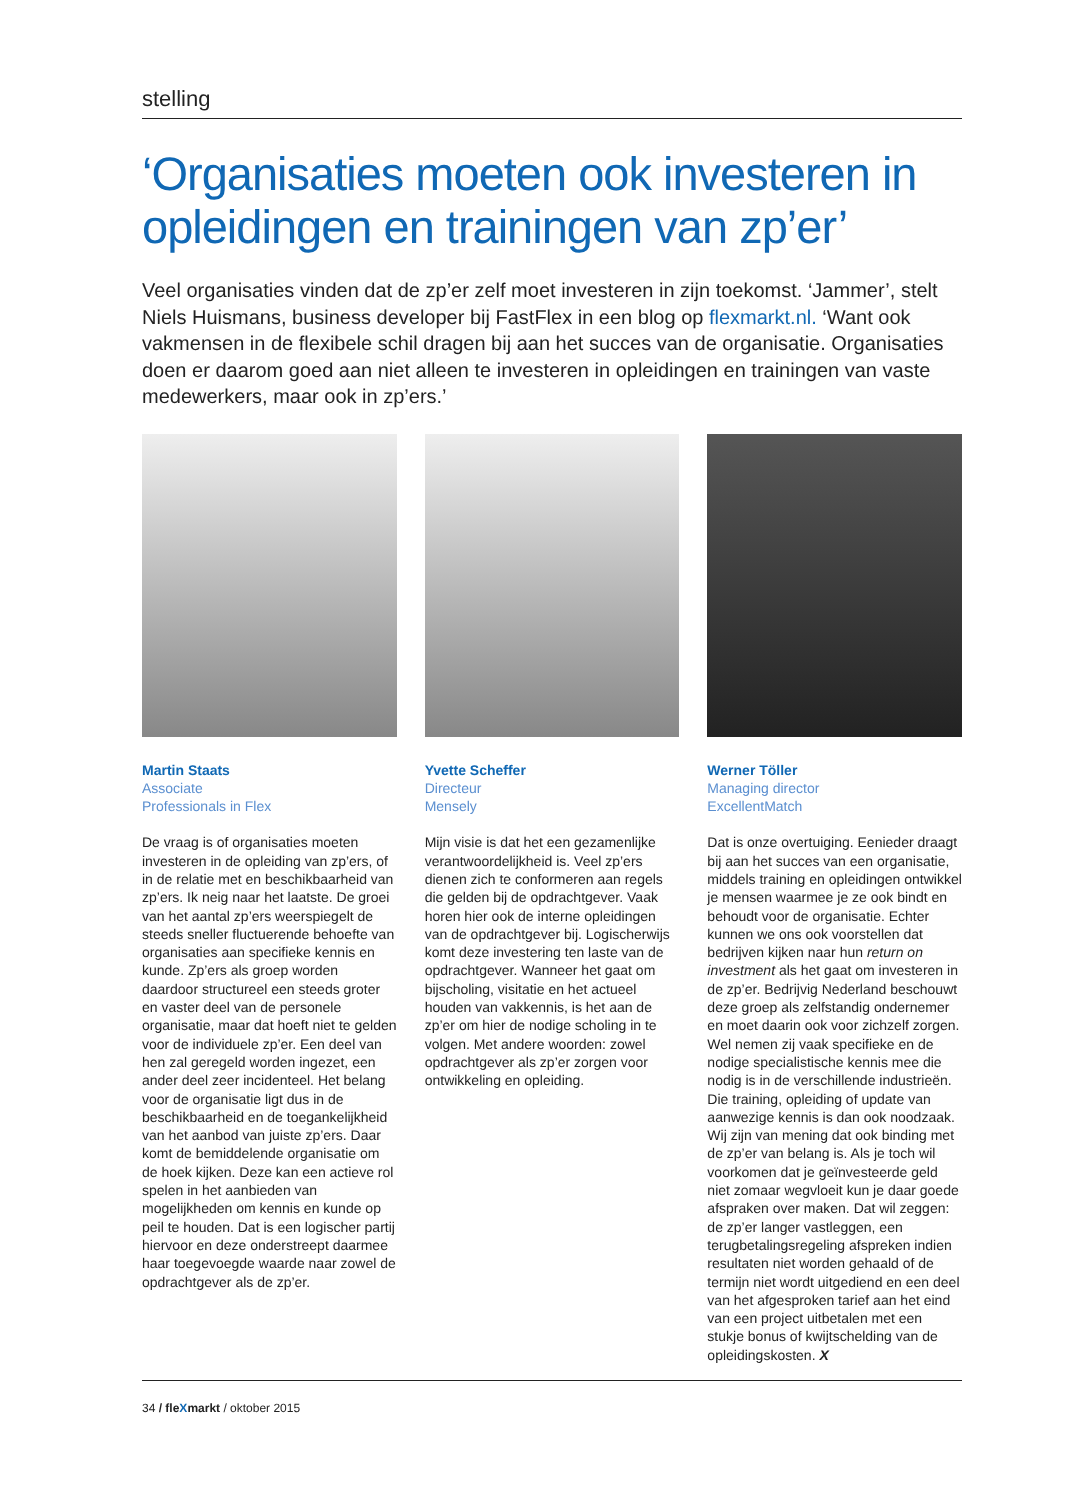stelling
‘Organisaties moeten ook investeren in opleidingen en trainingen van zp’er’
Veel organisaties vinden dat de zp’er zelf moet investeren in zijn toekomst. ‘Jammer’, stelt Niels Huismans, business developer bij FastFlex in een blog op flexmarkt.nl. ‘Want ook vakmensen in de flexibele schil dragen bij aan het succes van de organisatie. Organisaties doen er daarom goed aan niet alleen te investeren in opleidingen en trainingen van vaste medewerkers, maar ook in zp’ers.’
Martin Staats
Associate
Professionals in Flex
De vraag is of organisaties moeten investeren in de opleiding van zp’ers, of in de relatie met en beschikbaarheid van zp’ers. Ik neig naar het laatste. De groei van het aantal zp’ers weerspiegelt de steeds sneller fluctuerende behoefte van organisaties aan specifieke kennis en kunde. Zp’ers als groep worden daardoor structureel een steeds groter en vaster deel van de personele organisatie, maar dat hoeft niet te gelden voor de individuele zp’er. Een deel van hen zal geregeld worden ingezet, een ander deel zeer incidenteel. Het belang voor de organisatie ligt dus in de beschikbaarheid en de toegankelijkheid van het aanbod van juiste zp’ers. Daar komt de bemiddelende organisatie om de hoek kijken. Deze kan een actieve rol spelen in het aanbieden van mogelijkheden om kennis en kunde op peil te houden. Dat is een logischer partij hiervoor en deze onderstreept daarmee haar toegevoegde waarde naar zowel de opdrachtgever als de zp’er.
Yvette Scheffer
Directeur
Mensely
Mijn visie is dat het een gezamenlijke verantwoordelijkheid is. Veel zp’ers dienen zich te conformeren aan regels die gelden bij de opdrachtgever. Vaak horen hier ook de interne opleidingen van de opdrachtgever bij. Logischerwijs komt deze investering ten laste van de opdrachtgever. Wanneer het gaat om bijscholing, visitatie en het actueel houden van vakkennis, is het aan de zp’er om hier de nodige scholing in te volgen. Met andere woorden: zowel opdrachtgever als zp’er zorgen voor ontwikkeling en opleiding.
Werner Töller
Managing director
ExcellentMatch
Dat is onze overtuiging. Eenieder draagt bij aan het succes van een organisatie, middels training en opleidingen ontwikkel je mensen waarmee je ze ook bindt en behoudt voor de organisatie. Echter kunnen we ons ook voorstellen dat bedrijven kijken naar hun return on investment als het gaat om investeren in de zp’er. Bedrijvig Nederland beschouwt deze groep als zelfstandig ondernemer en moet daarin ook voor zichzelf zorgen. Wel nemen zij vaak specifieke en de nodige specialistische kennis mee die nodig is in de verschillende industrieën. Die training, opleiding of update van aanwezige kennis is dan ook noodzaak. Wij zijn van mening dat ook binding met de zp’er van belang is. Als je toch wil voorkomen dat je geïnvesteerde geld niet zomaar wegvloeit kun je daar goede afspraken over maken. Dat wil zeggen: de zp’er langer vastleggen, een terugbetalingsregeling afspreken indien resultaten niet worden gehaald of de termijn niet wordt uitgediend en een deel van het afgesproken tarief aan het eind van een project uitbetalen met een stukje bonus of kwijtschelding van de opleidingskosten. X
34 / fleXmarkt / oktober 2015